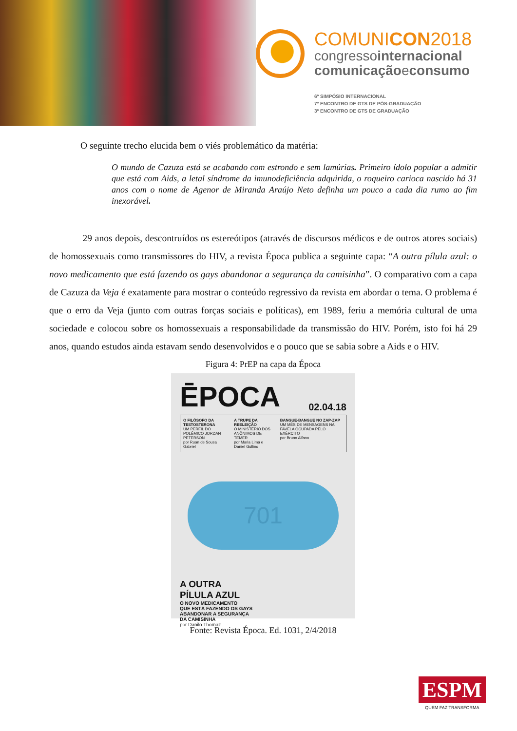COMUNICON2018
congressointernacional
comunicaçãoeconsumo
6º SIMPÓSIO INTERNACIONAL
7º ENCONTRO DE GTS DE PÓS-GRADUAÇÃO
3º ENCONTRO DE GTS DE GRADUAÇÃO
O seguinte trecho elucida bem o viés problemático da matéria:
O mundo de Cazuza está se acabando com estrondo e sem lamúrias. Primeiro ídolo popular a admitir que está com Aids, a letal síndrome da imunodeficiência adquirida, o roqueiro carioca nascido há 31 anos com o nome de Agenor de Miranda Araújo Neto definha um pouco a cada dia rumo ao fim inexorável.
29 anos depois, descontruídos os estereótipos (através de discursos médicos e de outros atores sociais) de homossexuais como transmissores do HIV, a revista Época publica a seguinte capa: “A outra pílula azul: o novo medicamento que está fazendo os gays abandonar a segurança da camisinha”. O comparativo com a capa de Cazuza da Veja é exatamente para mostrar o conteúdo regressivo da revista em abordar o tema. O problema é que o erro da Veja (junto com outras forças sociais e políticas), em 1989, feriu a memória cultural de uma sociedade e colocou sobre os homossexuais a responsabilidade da transmissão do HIV. Porém, isto foi há 29 anos, quando estudos ainda estavam sendo desenvolvidos e o pouco que se sabia sobre a Aids e o HIV.
Figura 4: PrEP na capa da Época
ĒPOCA 02.04.18
O FILÓSOFO DA TESTOSTERONA
UM PERFIL DO POLÊMICO JORDAN PETERSON
por Ruan de Sousa Gabriel
A TRUPE DA REELEIÇÃO
O MINISTÉRIO DOS ANÔNIMOS DE TEMER
por Maria Lima e Daniel Gullino
BANGUE-BANGUE NO ZAP-ZAP
UM MÊS DE MENSAGENS NA FAVELA OCUPADA PELO EXÉRCITO
por Bruno Alfano
701
A OUTRA
PÍLULA AZUL
O NOVO MEDICAMENTO
QUE ESTÁ FAZENDO OS GAYS
ABANDONAR A SEGURANÇA
DA CAMISINHA
por Danilo Thomaz
Fonte: Revista Época. Ed. 1031, 2/4/2018
ESPM
QUEM FAZ TRANSFORMA